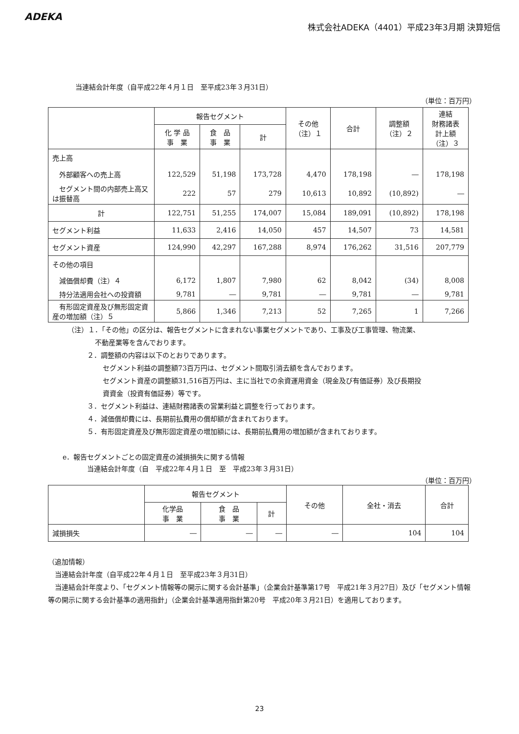ADEKA
株式会社ADEKA（4401）平成23年3月期 決算短信
当連結会計年度（自平成22年４月１日　至平成23年３月31日）
（単位：百万円）
| | 報告セグメント | | | その他 （注）１ | 合計 | 調整額 （注）２ | 連結 財務諸表 計上額 （注）３ |
| --- | --- | --- | --- | --- | --- | --- | --- |
| | 化 学 品 事 業 | 食 品 事 業 | 計 | | | | |
| 売上高 | | | | | | | |
| 外部顧客への売上高 | 122,529 | 51,198 | 173,728 | 4,470 | 178,198 | ― | 178,198 |
| セグメント間の内部売上高又は振替高 | 222 | 57 | 279 | 10,613 | 10,892 | (10,892) | ― |
| 計 | 122,751 | 51,255 | 174,007 | 15,084 | 189,091 | (10,892) | 178,198 |
| セグメント利益 | 11,633 | 2,416 | 14,050 | 457 | 14,507 | 73 | 14,581 |
| セグメント資産 | 124,990 | 42,297 | 167,288 | 8,974 | 176,262 | 31,516 | 207,779 |
| その他の項目 | | | | | | | |
| 減価償却費（注）４ | 6,172 | 1,807 | 7,980 | 62 | 8,042 | (34) | 8,008 |
| 持分法適用会社への投資額 | 9,781 | ― | 9,781 | ― | 9,781 | ― | 9,781 |
| 有形固定資産及び無形固定資産の増加額（注）５ | 5,866 | 1,346 | 7,213 | 52 | 7,265 | 1 | 7,266 |
（注）１．「その他」の区分は、報告セグメントに含まれない事業セグメントであり、工事及び工事管理、物流業、
不動産業等を含んでおります。
２．調整額の内容は以下のとおりであります。
セグメント利益の調整額73百万円は、セグメント間取引消去額を含んでおります。
セグメント資産の調整額31,516百万円は、主に当社での余資運用資金（現金及び有価証券）及び長期投
資資金（投資有価証券）等です。
３．セグメント利益は、連結財務諸表の営業利益と調整を行っております。
４．減価償却費には、長期前払費用の償却額が含まれております。
５．有形固定資産及び無形固定資産の増加額には、長期前払費用の増加額が含まれております。
e．報告セグメントごとの固定資産の減損損失に関する情報
当連結会計年度（自　平成22年４月１日　至　平成23年３月31日）
（単位：百万円）
| | 報告セグメント | | | その他 | 全社・消去 | 合計 |
| --- | --- | --- | --- | --- | --- | --- |
| | 化学品 事 業 | 食 品 事 業 | 計 | | | |
| 減損損失 | ― | ― | ― | ― | 104 | 104 |
（追加情報）
　当連結会計年度（自平成22年４月１日　至平成23年３月31日）
　当連結会計年度より、「セグメント情報等の開示に関する会計基準」（企業会計基準第17号　平成21年３月27日）及び「セグメント情報等の開示に関する会計基準の適用指針」（企業会計基準適用指針第20号　平成20年３月21日）を適用しております。
23